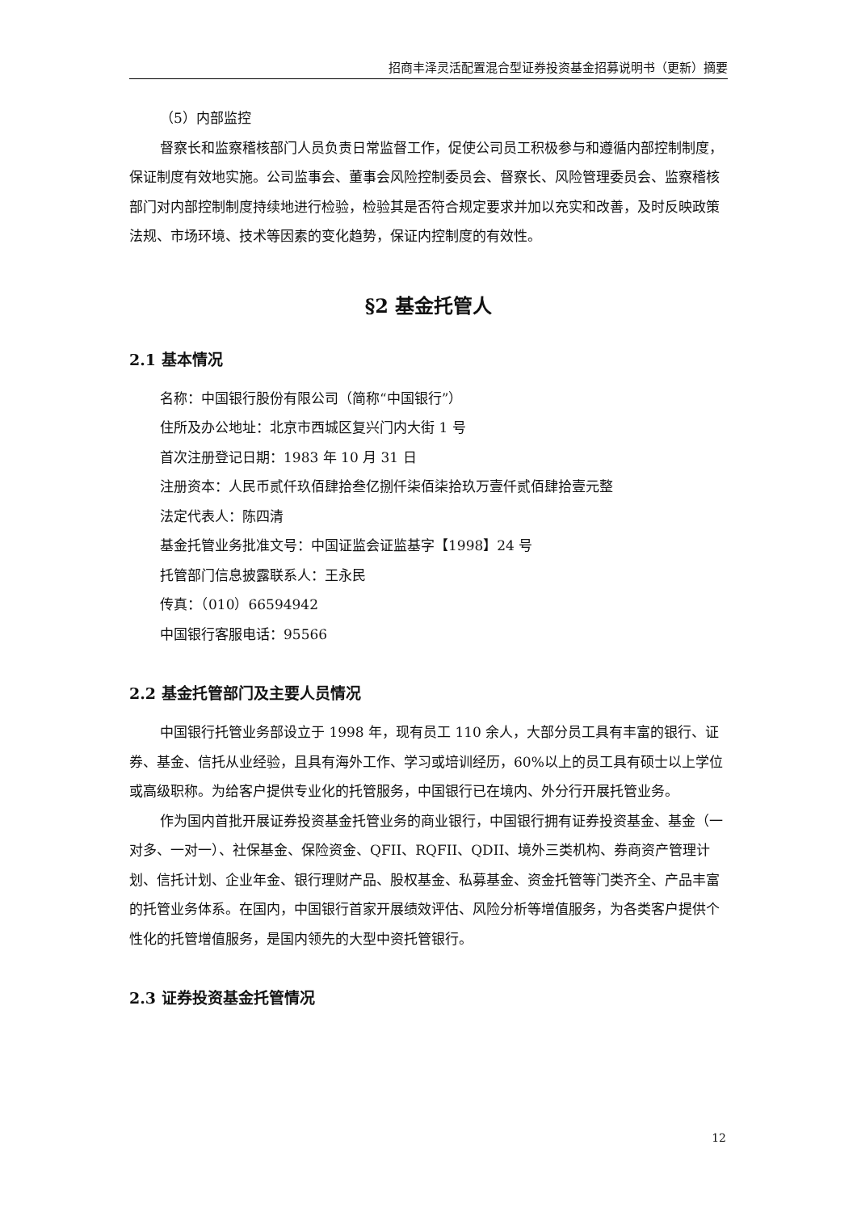招商丰泽灵活配置混合型证券投资基金招募说明书（更新）摘要
（5）内部监控
督察长和监察稽核部门人员负责日常监督工作，促使公司员工积极参与和遵循内部控制制度，保证制度有效地实施。公司监事会、董事会风险控制委员会、督察长、风险管理委员会、监察稽核部门对内部控制制度持续地进行检验，检验其是否符合规定要求并加以充实和改善，及时反映政策法规、市场环境、技术等因素的变化趋势，保证内控制度的有效性。
§2 基金托管人
2.1 基本情况
名称：中国银行股份有限公司（简称“中国银行”）
住所及办公地址：北京市西城区复兴门内大街 1 号
首次注册登记日期：1983 年 10 月 31 日
注册资本：人民币贰仟玖佰肆拾叁亿捌仟柒佰柒拾玖万壹仟贰佰肆拾壹元整
法定代表人：陈四清
基金托管业务批准文号：中国证监会证监基字【1998】24 号
托管部门信息披露联系人：王永民
传真：（010）66594942
中国银行客服电话：95566
2.2 基金托管部门及主要人员情况
中国银行托管业务部设立于 1998 年，现有员工 110 余人，大部分员工具有丰富的银行、证券、基金、信托从业经验，且具有海外工作、学习或培训经历，60%以上的员工具有硕士以上学位或高级职称。为给客户提供专业化的托管服务，中国银行已在境内、外分行开展托管业务。
作为国内首批开展证券投资基金托管业务的商业银行，中国银行拥有证券投资基金、基金（一对多、一对一）、社保基金、保险资金、QFII、RQFII、QDII、境外三类机构、券商资产管理计划、信托计划、企业年金、银行理财产品、股权基金、私募基金、资金托管等门类齐全、产品丰富的托管业务体系。在国内，中国银行首家开展绩效评估、风险分析等增值服务，为各类客户提供个性化的托管增值服务，是国内领先的大型中资托管银行。
2.3 证券投资基金托管情况
12